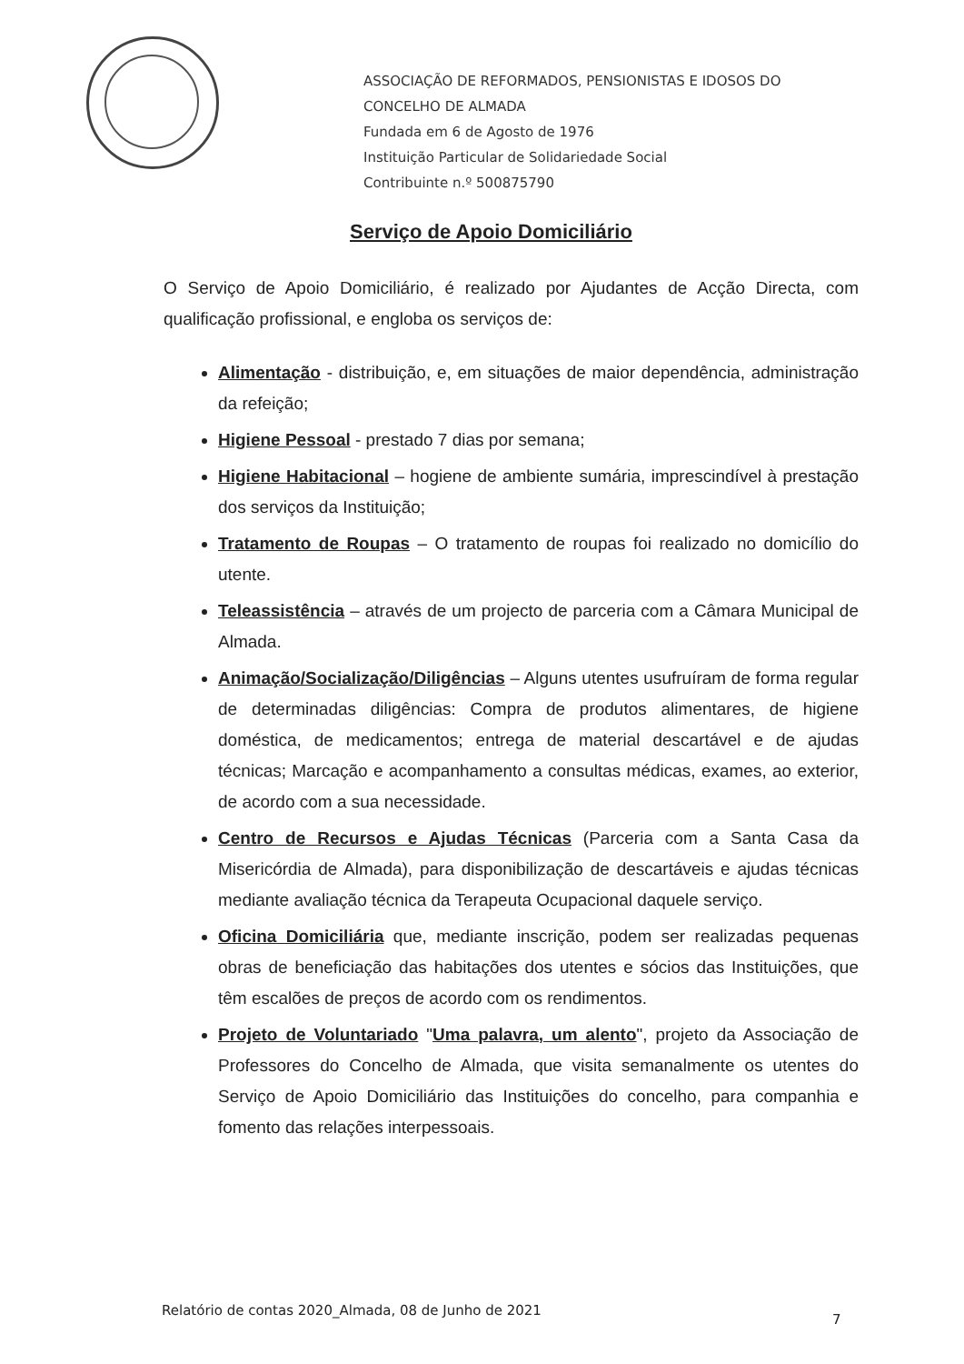ASSOCIAÇÃO DE REFORMADOS, PENSIONISTAS E IDOSOS DO
CONCELHO DE ALMADA
Fundada em 6 de Agosto de 1976
Instituição Particular de Solidariedade Social
Contribuinte n.º 500875790
Serviço de Apoio Domiciliário
O Serviço de Apoio Domiciliário, é realizado por Ajudantes de Acção Directa, com qualificação profissional, e engloba os serviços de:
Alimentação - distribuição, e, em situações de maior dependência, administração da refeição;
Higiene Pessoal - prestado 7 dias por semana;
Higiene Habitacional – hogiene de ambiente sumária, imprescindível à prestação dos serviços da Instituição;
Tratamento de Roupas – O tratamento de roupas foi realizado no domicílio do utente.
Teleassistência – através de um projecto de parceria com a Câmara Municipal de Almada.
Animação/Socialização/Diligências – Alguns utentes usufruíram de forma regular de determinadas diligências: Compra de produtos alimentares, de higiene doméstica, de medicamentos; entrega de material descartável e de ajudas técnicas; Marcação e acompanhamento a consultas médicas, exames, ao exterior, de acordo com a sua necessidade.
Centro de Recursos e Ajudas Técnicas (Parceria com a Santa Casa da Misericórdia de Almada), para disponibilização de descartáveis e ajudas técnicas mediante avaliação técnica da Terapeuta Ocupacional daquele serviço.
Oficina Domiciliária que, mediante inscrição, podem ser realizadas pequenas obras de beneficiação das habitações dos utentes e sócios das Instituições, que têm escalões de preços de acordo com os rendimentos.
Projeto de Voluntariado "Uma palavra, um alento", projeto da Associação de Professores do Concelho de Almada, que visita semanalmente os utentes do Serviço de Apoio Domiciliário das Instituições do concelho, para companhia e fomento das relações interpessoais.
Relatório de contas 2020_Almada, 08 de Junho de 2021
7